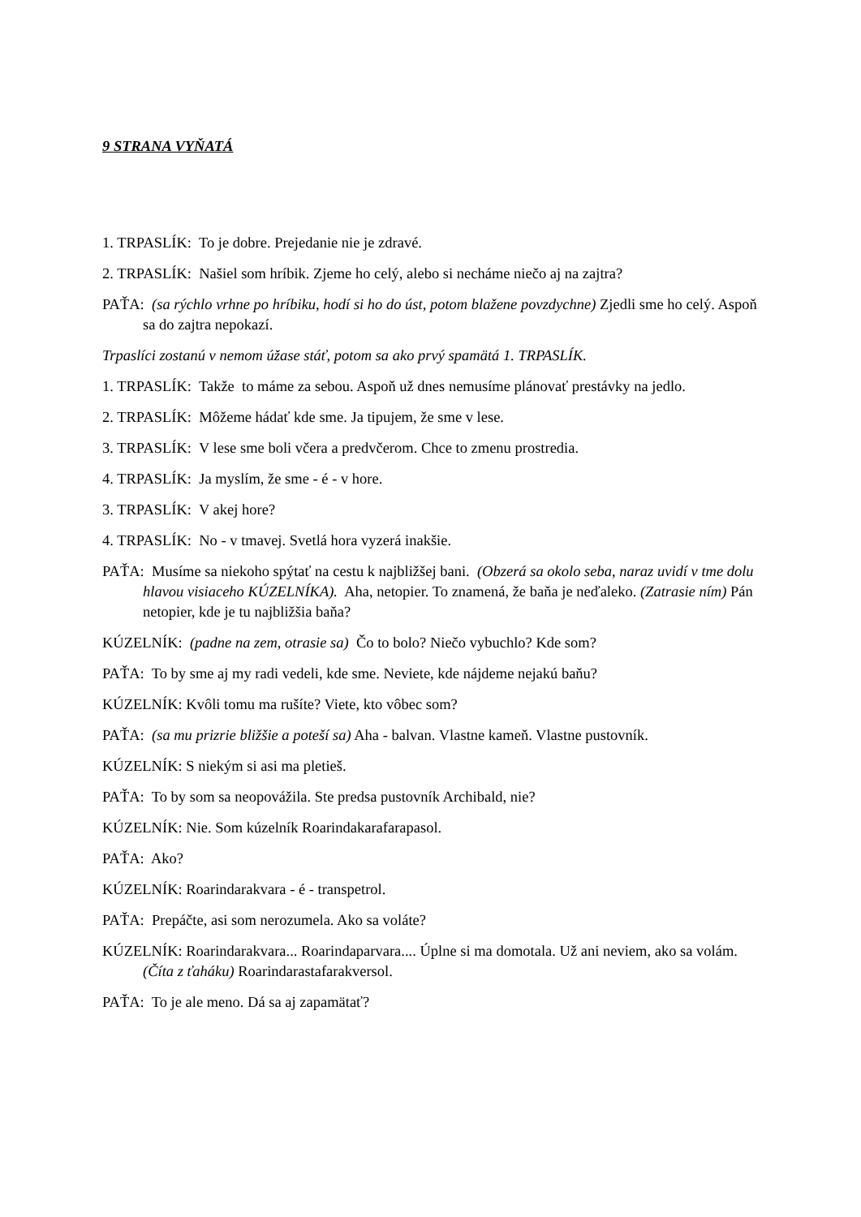9 STRANA VYŇATÁ
1. TRPASLÍK: To je dobre. Prejedanie nie je zdravé.
2. TRPASLÍK: Našiel som hríbik. Zjeme ho celý, alebo si necháme niečo aj na zajtra?
PAŤA: (sa rýchlo vrhne po hríbiku, hodí si ho do úst, potom blažene povzdychne) Zjedli sme ho celý. Aspoň sa do zajtra nepokazí.
Trpaslíci zostanú v nemom úžase stáť, potom sa ako prvý spamätá 1. TRPASLÍK.
1. TRPASLÍK: Takže to máme za sebou. Aspoň už dnes nemusíme plánovať prestávky na jedlo.
2. TRPASLÍK: Môžeme hádať kde sme. Ja tipujem, že sme v lese.
3. TRPASLÍK: V lese sme boli včera a predvčerom. Chce to zmenu prostredia.
4. TRPASLÍK: Ja myslím, že sme - é - v hore.
3. TRPASLÍK: V akej hore?
4. TRPASLÍK: No - v tmavej. Svetlá hora vyzerá inakšie.
PAŤA: Musíme sa niekoho spýtať na cestu k najbližšej bani. (Obzerá sa okolo seba, naraz uvidí v tme dolu hlavou visiaceho KÚZELNÍKA). Aha, netopier. To znamená, že baňa je neďaleko. (Zatrasie ním) Pán netopier, kde je tu najbližšia baňa?
KÚZELNÍK: (padne na zem, otrasie sa) Čo to bolo? Niečo vybuchlo? Kde som?
PAŤA: To by sme aj my radi vedeli, kde sme. Neviete, kde nájdeme nejakú baňu?
KÚZELNÍK: Kvôli tomu ma rušíte? Viete, kto vôbec som?
PAŤA: (sa mu prizrie bližšie a poteší sa) Aha - balvan. Vlastne kameň. Vlastne pustovník.
KÚZELNÍK: S niekým si asi ma pletieš.
PAŤA: To by som sa neopovážila. Ste predsa pustovník Archibald, nie?
KÚZELNÍK: Nie. Som kúzelník Roarindakarafarapasol.
PAŤA: Ako?
KÚZELNÍK: Roarindarakvara - é - transpetrol.
PAŤA: Prepáčte, asi som nerozumela. Ako sa voláte?
KÚZELNÍK: Roarindarakvara... Roarindaparvara.... Úplne si ma domotala. Už ani neviem, ako sa volám. (Číta z ťaháku) Roarindarastafarakversol.
PAŤA: To je ale meno. Dá sa aj zapamätať?